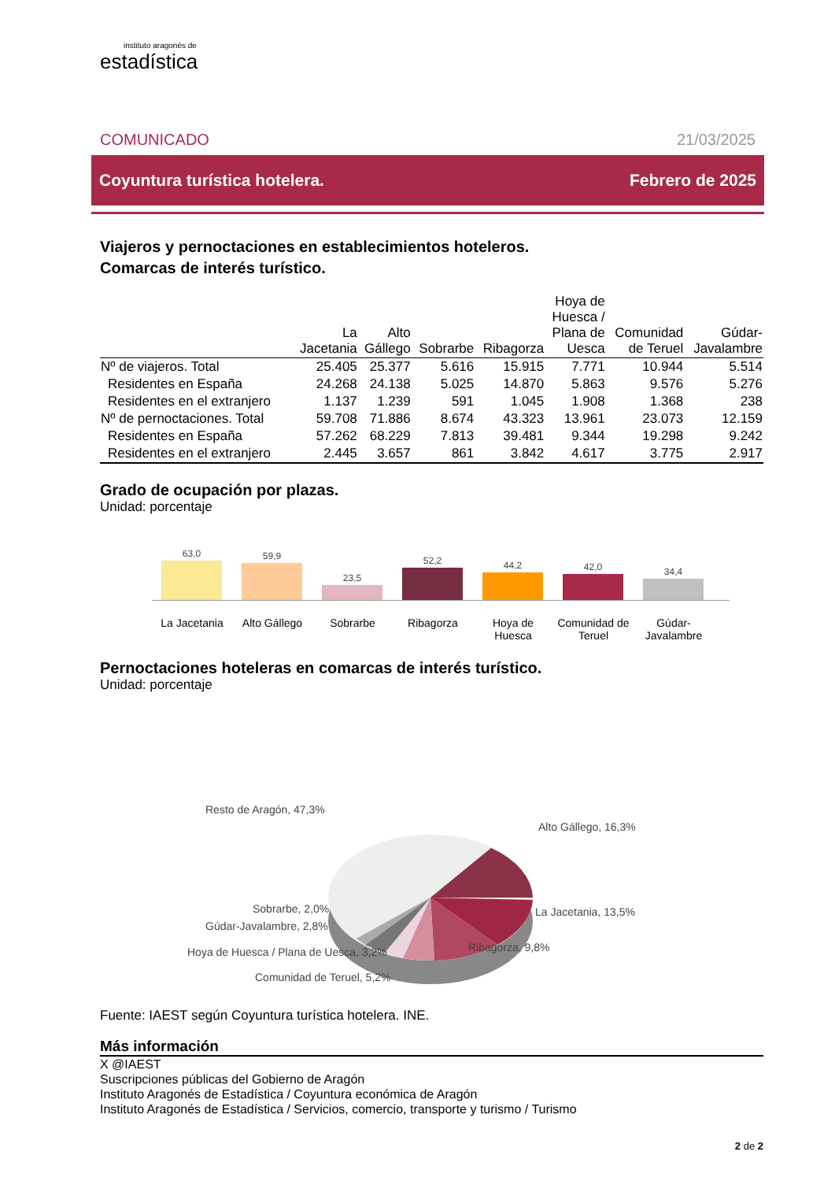instituto aragonés de
estadística
COMUNICADO 21/03/2025
Coyuntura turística hotelera. Febrero de 2025
Viajeros y pernoctaciones en establecimientos hoteleros.
Comarcas de interés turístico.
| | La Jacetania | Alto Gállego | Sobrarbe | Ribagorza | Hoya de Huesca / Plana de Uesca | Comunidad de Teruel | Gúdar- Javalambre |
| --- | --- | --- | --- | --- | --- | --- | --- |
| Nº de viajeros. Total | 25.405 | 25.377 | 5.616 | 15.915 | 7.771 | 10.944 | 5.514 |
| Residentes en España | 24.268 | 24.138 | 5.025 | 14.870 | 5.863 | 9.576 | 5.276 |
| Residentes en el extranjero | 1.137 | 1.239 | 591 | 1.045 | 1.908 | 1.368 | 238 |
| Nº de pernoctaciones. Total | 59.708 | 71.886 | 8.674 | 43.323 | 13.961 | 23.073 | 12.159 |
| Residentes en España | 57.262 | 68.229 | 7.813 | 39.481 | 9.344 | 19.298 | 9.242 |
| Residentes en el extranjero | 2.445 | 3.657 | 861 | 3.842 | 4.617 | 3.775 | 2.917 |
Grado de ocupación por plazas.
Unidad: porcentaje
63,0
59,9
23,5
52,2
44,2
42,0
34,4
La Jacetania Alto Gállego Sobrarbe Ribagorza Hoya de Huesca
Comunidad de Teruel
Gúdar-Javalambre
Pernoctaciones hoteleras en comarcas de interés turístico.
Unidad: porcentaje
Resto de Aragón, 47,3%
Alto Gállego, 16,3%
La Jacetania, 13,5%
Sobrarbe, 2,0%
Gúdar-Javalambre, 2,8%
Ribagorza, 9,8%
Hoya de Huesca / Plana de Uesca, 3,2%
Comunidad de Teruel, 5,2%
Fuente: IAEST según Coyuntura turística hotelera. INE.
Más información
X @IAEST
Suscripciones públicas del Gobierno de Aragón
Instituto Aragonés de Estadística / Coyuntura económica de Aragón
Instituto Aragonés de Estadística / Servicios, comercio, transporte y turismo / Turismo
2 de 2